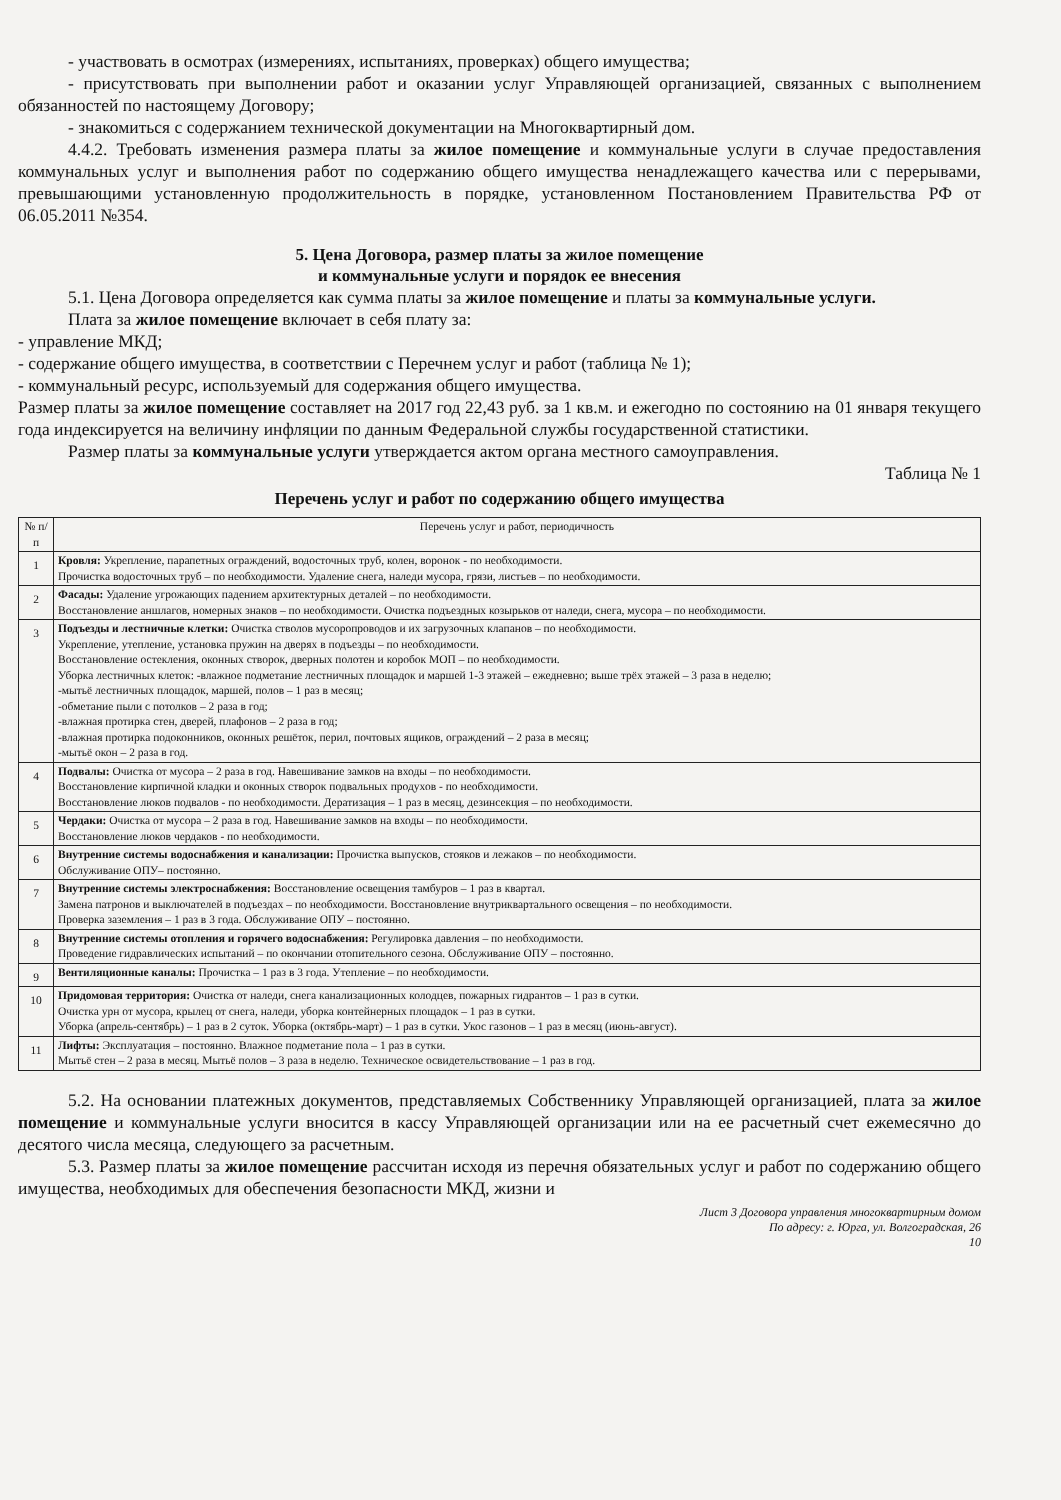- участвовать в осмотрах (измерениях, испытаниях, проверках) общего имущества;
- присутствовать при выполнении работ и оказании услуг Управляющей организацией, связанных с выполнением обязанностей по настоящему Договору;
- знакомиться с содержанием технической документации на Многоквартирный дом.
4.4.2. Требовать изменения размера платы за жилое помещение и коммунальные услуги в случае предоставления коммунальных услуг и выполнения работ по содержанию общего имущества ненадлежащего качества или с перерывами, превышающими установленную продолжительность в порядке, установленном Постановлением Правительства РФ от 06.05.2011 №354.
5. Цена Договора, размер платы за жилое помещение
и коммунальные услуги и порядок ее внесения
5.1. Цена Договора определяется как сумма платы за жилое помещение и платы за коммунальные услуги.
Плата за жилое помещение включает в себя плату за:
- управление МКД;
- содержание общего имущества, в соответствии с Перечнем услуг и работ (таблица № 1);
- коммунальный ресурс, используемый для содержания общего имущества.
Размер платы за жилое помещение составляет на 2017 год 22,43 руб. за 1 кв.м. и ежегодно по состоянию на 01 января текущего года индексируется на величину инфляции по данным Федеральной службы государственной статистики.
Размер платы за коммунальные услуги утверждается актом органа местного самоуправления.
Таблица № 1
Перечень услуг и работ по содержанию общего имущества
| № п/п | Перечень услуг и работ, периодичность |
| --- | --- |
| 1 | Кровля: Укрепление, парапетных ограждений, водосточных труб, колен, воронок - по необходимости. Прочистка водосточных труб – по необходимости. Удаление снега, наледи мусора, грязи, листьев – по необходимости. |
| 2 | Фасады: Удаление угрожающих падением архитектурных деталей – по необходимости. Восстановление аншлагов, номерных знаков – по необходимости. Очистка подъездных козырьков от наледи, снега, мусора – по необходимости. |
| 3 | Подъезды и лестничные клетки: Очистка стволов мусоропроводов и их загрузочных клапанов – по необходимости. Укрепление, утепление, установка пружин на дверях в подъезды – по необходимости. Восстановление остекления, оконных створок, дверных полотен и коробок МОП – по необходимости. Уборка лестничных клеток: -влажное подметание лестничных площадок и маршей 1-3 этажей – ежедневно; выше трёх этажей – 3 раза в неделю; -мытьё лестничных площадок, маршей, полов – 1 раз в месяц; -обметание пыли с потолков – 2 раза в год; -влажная протирка стен, дверей, плафонов – 2 раза в год; -влажная протирка подоконников, оконных решёток, перил, почтовых ящиков, ограждений – 2 раза в месяц; -мытьё окон – 2 раза в год. |
| 4 | Подвалы: Очистка от мусора – 2 раза в год. Навешивание замков на входы – по необходимости. Восстановление кирпичной кладки и оконных створок подвальных продухов - по необходимости. Восстановление люков подвалов - по необходимости. Дератизация – 1 раз в месяц, дезинсекция – по необходимости. |
| 5 | Чердаки: Очистка от мусора – 2 раза в год. Навешивание замков на входы – по необходимости. Восстановление люков чердаков - по необходимости. |
| 6 | Внутренние системы водоснабжения и канализации: Прочистка выпусков, стояков и лежаков – по необходимости. Обслуживание ОПУ– постоянно. |
| 7 | Внутренние системы электроснабжения: Восстановление освещения тамбуров – 1 раз в квартал. Замена патронов и выключателей в подъездах – по необходимости. Восстановление внутриквартального освещения – по необходимости. Проверка заземления – 1 раз в 3 года. Обслуживание ОПУ – постоянно. |
| 8 | Внутренние системы отопления и горячего водоснабжения: Регулировка давления – по необходимости. Проведение гидравлических испытаний – по окончании отопительного сезона. Обслуживание ОПУ – постоянно. |
| 9 | Вентиляционные каналы: Прочистка – 1 раз в 3 года. Утепление – по необходимости. |
| 10 | Придомовая территория: Очистка от наледи, снега канализационных колодцев, пожарных гидрантов – 1 раз в сутки. Очистка урн от мусора, крылец от снега, наледи, уборка контейнерных площадок – 1 раз в сутки. Уборка (апрель-сентябрь) – 1 раз в 2 суток. Уборка (октябрь-март) – 1 раз в сутки. Укос газонов – 1 раз в месяц (июнь-август). |
| 11 | Лифты: Эксплуатация – постоянно. Влажное подметание пола – 1 раз в сутки. Мытьё стен – 2 раза в месяц. Мытьё полов – 3 раза в неделю. Техническое освидетельствование – 1 раз в год. |
5.2. На основании платежных документов, представляемых Собственнику Управляющей организацией, плата за жилое помещение и коммунальные услуги вносится в кассу Управляющей организации или на ее расчетный счет ежемесячно до десятого числа месяца, следующего за расчетным.
5.3. Размер платы за жилое помещение рассчитан исходя из перечня обязательных услуг и работ по содержанию общего имущества, необходимых для обеспечения безопасности МКД, жизни и
Лист 3 Договора управления многоквартирным домом
По адресу: г. Юрга, ул. Волгоградская, 26
10